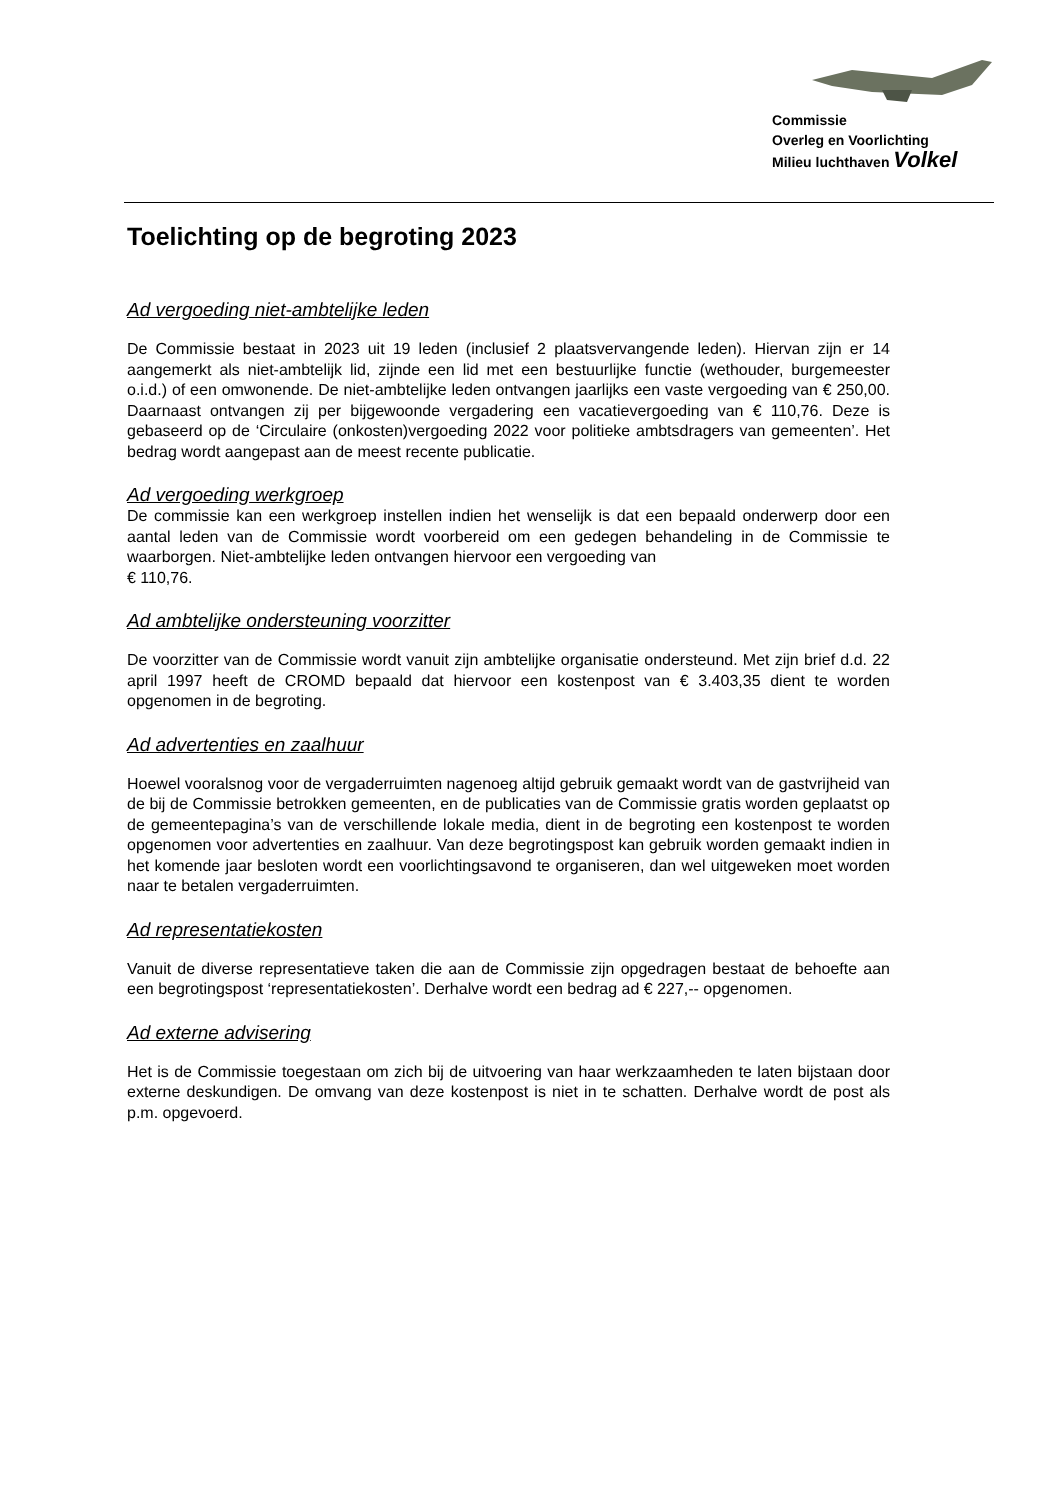Commissie
Overleg en Voorlichting
Milieu luchthaven Volkel
Toelichting op de begroting 2023
Ad vergoeding niet-ambtelijke leden
De Commissie bestaat in 2023 uit 19 leden (inclusief 2 plaatsvervangende leden). Hiervan zijn er 14 aangemerkt als niet-ambtelijk lid, zijnde een lid met een bestuurlijke functie (wethouder, burgemeester o.i.d.) of een omwonende. De niet-ambtelijke leden ontvangen jaarlijks een vaste vergoeding van € 250,00. Daarnaast ontvangen zij per bijgewoonde vergadering een vacatievergoeding van € 110,76. Deze is gebaseerd op de ‘Circulaire (onkosten)vergoeding 2022 voor politieke ambtsdragers van gemeenten’. Het bedrag wordt aangepast aan de meest recente publicatie.
Ad vergoeding werkgroep
De commissie kan een werkgroep instellen indien het wenselijk is dat een bepaald onderwerp door een aantal leden van de Commissie wordt voorbereid om een gedegen behandeling in de Commissie te waarborgen. Niet-ambtelijke leden ontvangen hiervoor een vergoeding van
€ 110,76.
Ad ambtelijke ondersteuning voorzitter
De voorzitter van de Commissie wordt vanuit zijn ambtelijke organisatie ondersteund. Met zijn brief d.d. 22 april 1997 heeft de CROMD bepaald dat hiervoor een kostenpost van € 3.403,35 dient te worden opgenomen in de begroting.
Ad advertenties en zaalhuur
Hoewel vooralsnog voor de vergaderruimten nagenoeg altijd gebruik gemaakt wordt van de gastvrijheid van de bij de Commissie betrokken gemeenten, en de publicaties van de Commissie gratis worden geplaatst op de gemeentepagina’s van de verschillende lokale media, dient in de begroting een kostenpost te worden opgenomen voor advertenties en zaalhuur. Van deze begrotingspost kan gebruik worden gemaakt indien in het komende jaar besloten wordt een voorlichtingsavond te organiseren, dan wel uitgeweken moet worden naar te betalen vergaderruimten.
Ad representatiekosten
Vanuit de diverse representatieve taken die aan de Commissie zijn opgedragen bestaat de behoefte aan een begrotingspost ‘representatiekosten’. Derhalve wordt een bedrag ad € 227,-- opgenomen.
Ad externe advisering
Het is de Commissie toegestaan om zich bij de uitvoering van haar werkzaamheden te laten bijstaan door externe deskundigen. De omvang van deze kostenpost is niet in te schatten. Derhalve wordt de post als p.m. opgevoerd.